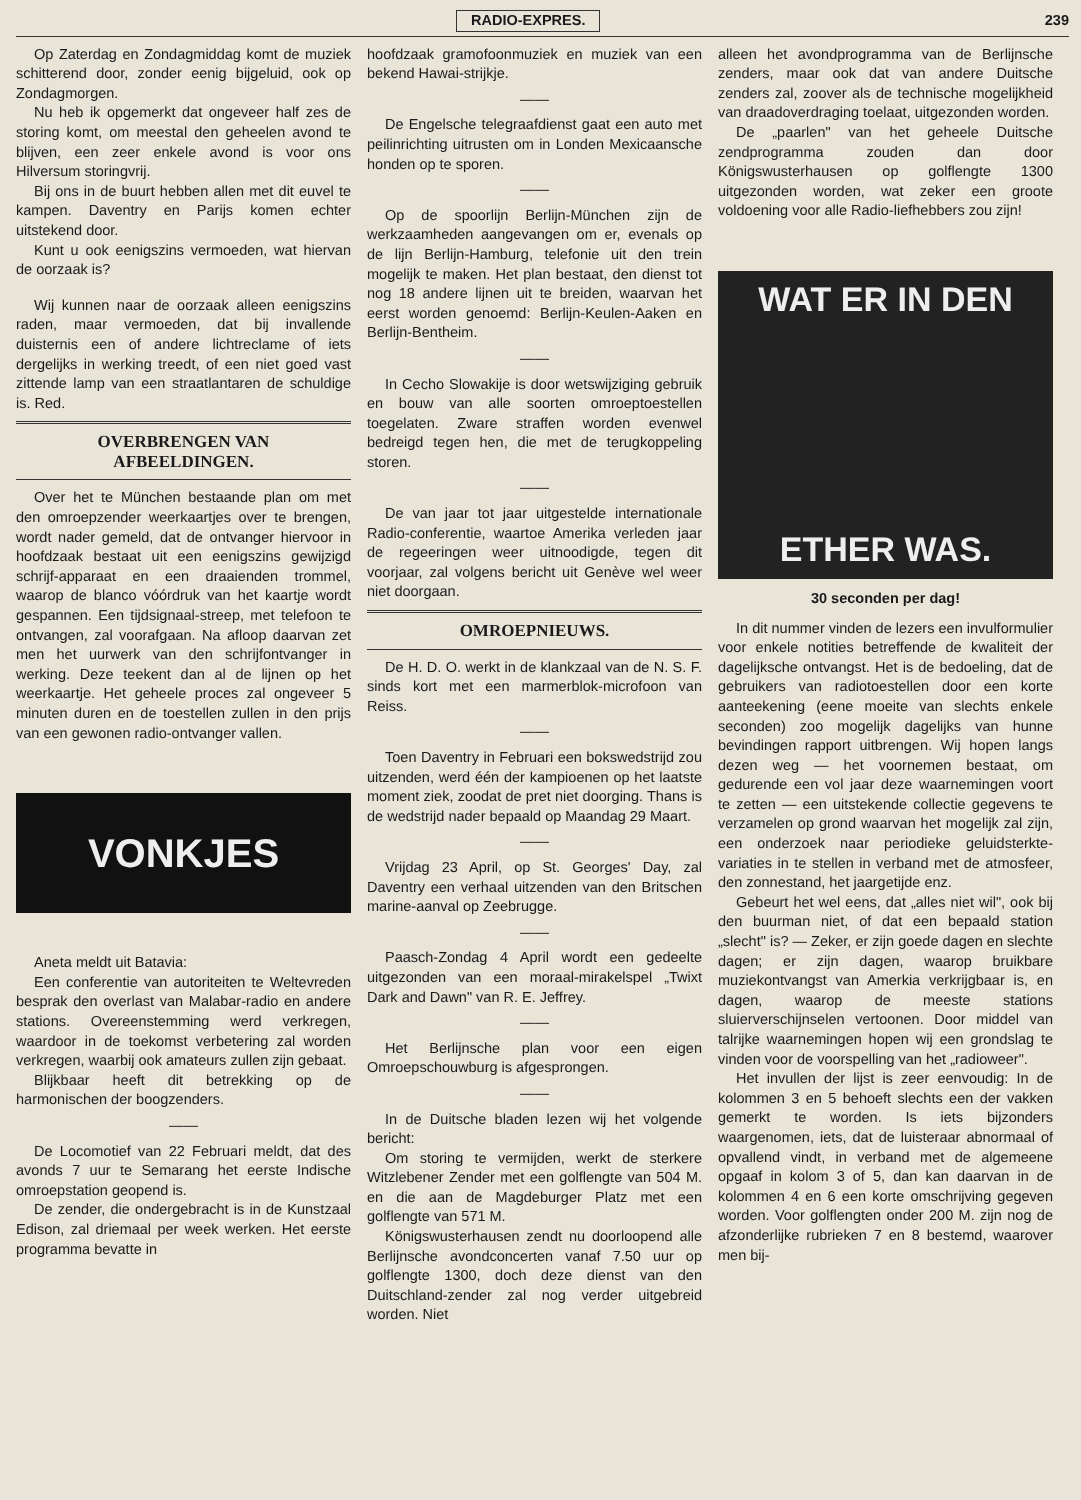RADIO-EXPRES. 239
Op Zaterdag en Zondagmiddag komt de muziek schitterend door, zonder eenig bijgeluid, ook op Zondagmorgen.
Nu heb ik opgemerkt dat ongeveer half zes de storing komt, om meestal den geheelen avond te blijven, een zeer enkele avond is voor ons Hilversum storingvrij.
Bij ons in de buurt hebben allen met dit euvel te kampen. Daventry en Parijs komen echter uitstekend door.
Kunt u ook eenigszins vermoeden, wat hiervan de oorzaak is?
Wij kunnen naar de oorzaak alleen eenigszins raden, maar vermoeden, dat bij invallende duisternis een of andere lichtreclame of iets dergelijks in werking treedt, of een niet goed vast zittende lamp van een straatlantaren de schuldige is. Red.
OVERBRENGEN VAN
AFBEELDINGEN.
Over het te München bestaande plan om met den omroepzender weerkaartjes over te brengen, wordt nader gemeld, dat de ontvanger hiervoor in hoofdzaak bestaat uit een eenigszins gewijzigd schrijf-apparaat en een draaienden trommel, waarop de blanco vóórdruk van het kaartje wordt gespannen. Een tijdsignaal-streep, met telefoon te ontvangen, zal voorafgaan. Na afloop daarvan zet men het uurwerk van den schrijfontvanger in werking. Deze teekent dan al de lijnen op het weerkaartje. Het geheele proces zal ongeveer 5 minuten duren en de toestellen zullen in den prijs van een gewonen radio-ontvanger vallen.
VONKJES
Aneta meldt uit Batavia:
Een conferentie van autoriteiten te Weltevreden besprak den overlast van Malabar-radio en andere stations. Overeenstemming werd verkregen, waardoor in de toekomst verbetering zal worden verkregen, waarbij ook amateurs zullen zijn gebaat.
Blijkbaar heeft dit betrekking op de harmonischen der boogzenders.
——
De Locomotief van 22 Februari meldt, dat des avonds 7 uur te Semarang het eerste Indische omroepstation geopend is.
De zender, die ondergebracht is in de Kunstzaal Edison, zal driemaal per week werken. Het eerste programma bevatte in
hoofdzaak gramofoonmuziek en muziek van een bekend Hawai-strijkje.
——
De Engelsche telegraafdienst gaat een auto met peilinrichting uitrusten om in Londen Mexicaansche honden op te sporen.
——
Op de spoorlijn Berlijn-München zijn de werkzaamheden aangevangen om er, evenals op de lijn Berlijn-Hamburg, telefonie uit den trein mogelijk te maken. Het plan bestaat, den dienst tot nog 18 andere lijnen uit te breiden, waarvan het eerst worden genoemd: Berlijn-Keulen-Aaken en Berlijn-Bentheim.
——
In Cecho Slowakije is door wetswijziging gebruik en bouw van alle soorten omroeptoestellen toegelaten. Zware straffen worden evenwel bedreigd tegen hen, die met de terugkoppeling storen.
——
De van jaar tot jaar uitgestelde internationale Radio-conferentie, waartoe Amerika verleden jaar de regeeringen weer uitnoodigde, tegen dit voorjaar, zal volgens bericht uit Genève wel weer niet doorgaan.
OMROEPNIEUWS.
De H. D. O. werkt in de klankzaal van de N. S. F. sinds kort met een marmerblok-microfoon van Reiss.
——
Toen Daventry in Februari een bokswedstrijd zou uitzenden, werd één der kampioenen op het laatste moment ziek, zoodat de pret niet doorging. Thans is de wedstrijd nader bepaald op Maandag 29 Maart.
——
Vrijdag 23 April, op St. Georges' Day, zal Daventry een verhaal uitzenden van den Britschen marine-aanval op Zeebrugge.
——
Paasch-Zondag 4 April wordt een gedeelte uitgezonden van een moraal-mirakelspel „Twixt Dark and Dawn" van R. E. Jeffrey.
——
Het Berlijnsche plan voor een eigen Omroepschouwburg is afgesprongen.
——
In de Duitsche bladen lezen wij het volgende bericht:
Om storing te vermijden, werkt de sterkere Witzlebener Zender met een golflengte van 504 M. en die aan de Magdeburger Platz met een golflengte van 571 M.
Königswusterhausen zendt nu doorloopend alle Berlijnsche avondconcerten vanaf 7.50 uur op golflengte 1300, doch deze dienst van den Duitschland-zender zal nog verder uitgebreid worden. Niet
alleen het avondprogramma van de Berlijnsche zenders, maar ook dat van andere Duitsche zenders zal, zoover als de technische mogelijkheid van draadoverdraging toelaat, uitgezonden worden.
De „paarlen" van het geheele Duitsche zendprogramma zouden dan door Königswusterhausen op golflengte 1300 uitgezonden worden, wat zeker een groote voldoening voor alle Radio-liefhebbers zou zijn!
WAT ER IN DEN
ETHER WAS.
30 seconden per dag!
In dit nummer vinden de lezers een invulformulier voor enkele notities betreffende de kwaliteit der dagelijksche ontvangst. Het is de bedoeling, dat de gebruikers van radiotoestellen door een korte aanteekening (eene moeite van slechts enkele seconden) zoo mogelijk dagelijks van hunne bevindingen rapport uitbrengen. Wij hopen langs dezen weg — het voornemen bestaat, om gedurende een vol jaar deze waarnemingen voort te zetten — een uitstekende collectie gegevens te verzamelen op grond waarvan het mogelijk zal zijn, een onderzoek naar periodieke geluidsterkte-variaties in te stellen in verband met de atmosfeer, den zonnestand, het jaargetijde enz.
Gebeurt het wel eens, dat „alles niet wil", ook bij den buurman niet, of dat een bepaald station „slecht" is? — Zeker, er zijn goede dagen en slechte dagen; er zijn dagen, waarop bruikbare muziekontvangst van Amerkia verkrijgbaar is, en dagen, waarop de meeste stations sluierverschijnselen vertoonen. Door middel van talrijke waarnemingen hopen wij een grondslag te vinden voor de voorspelling van het „radioweer".
Het invullen der lijst is zeer eenvoudig: In de kolommen 3 en 5 behoeft slechts een der vakken gemerkt te worden. Is iets bijzonders waargenomen, iets, dat de luisteraar abnormaal of opvallend vindt, in verband met de algemeene opgaaf in kolom 3 of 5, dan kan daarvan in de kolommen 4 en 6 een korte omschrijving gegeven worden. Voor golflengten onder 200 M. zijn nog de afzonderlijke rubrieken 7 en 8 bestemd, waarover men bij-